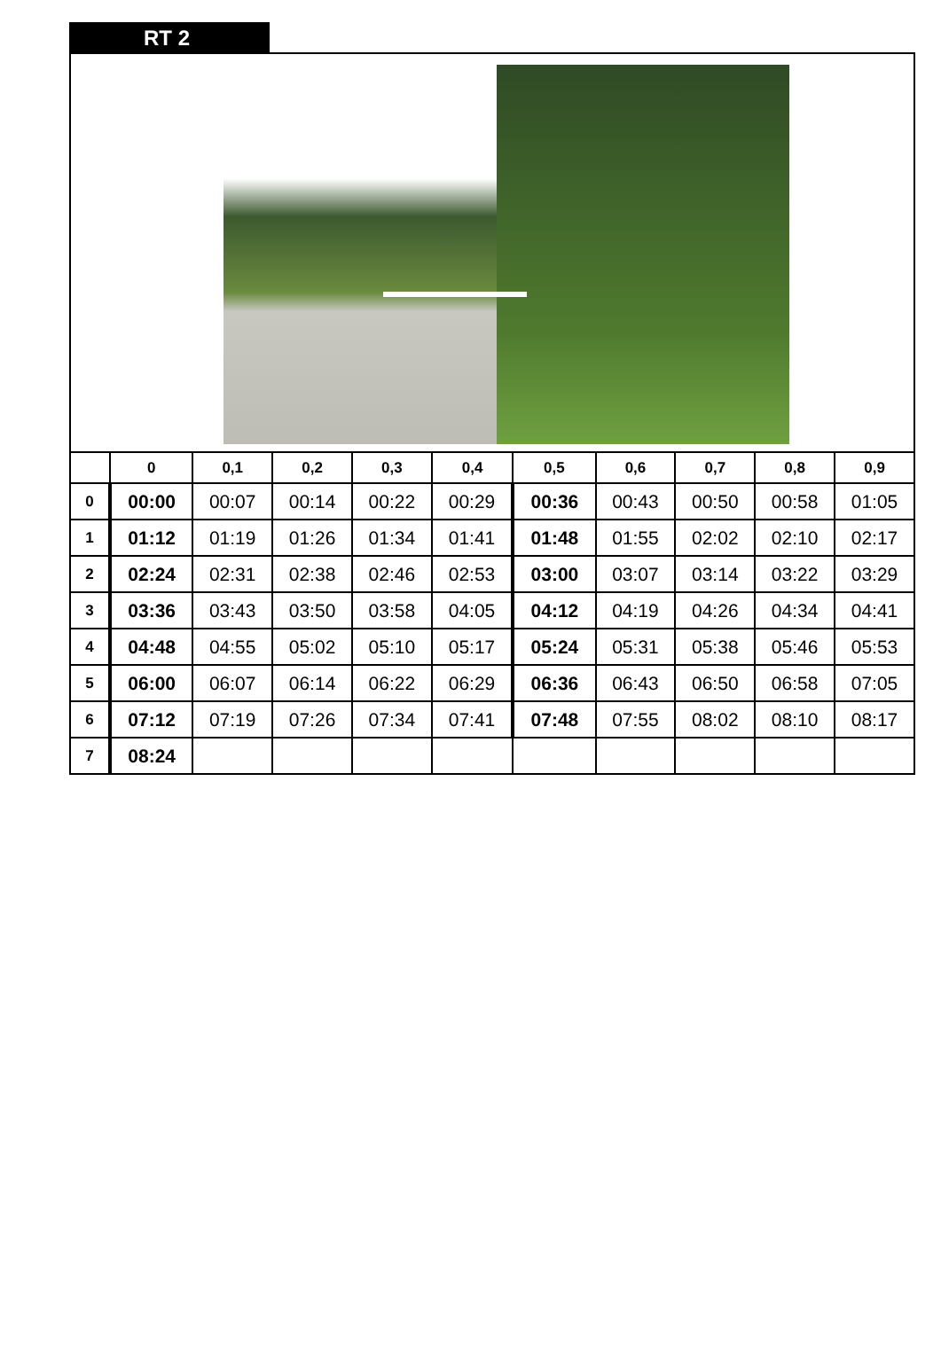RT 2
| | 0 | 0,1 | 0,2 | 0,3 | 0,4 | 0,5 | 0,6 | 0,7 | 0,8 | 0,9 |
| --- | --- | --- | --- | --- | --- | --- | --- | --- | --- | --- |
| 0 | 00:00 | 00:07 | 00:14 | 00:22 | 00:29 | 00:36 | 00:43 | 00:50 | 00:58 | 01:05 |
| 1 | 01:12 | 01:19 | 01:26 | 01:34 | 01:41 | 01:48 | 01:55 | 02:02 | 02:10 | 02:17 |
| 2 | 02:24 | 02:31 | 02:38 | 02:46 | 02:53 | 03:00 | 03:07 | 03:14 | 03:22 | 03:29 |
| 3 | 03:36 | 03:43 | 03:50 | 03:58 | 04:05 | 04:12 | 04:19 | 04:26 | 04:34 | 04:41 |
| 4 | 04:48 | 04:55 | 05:02 | 05:10 | 05:17 | 05:24 | 05:31 | 05:38 | 05:46 | 05:53 |
| 5 | 06:00 | 06:07 | 06:14 | 06:22 | 06:29 | 06:36 | 06:43 | 06:50 | 06:58 | 07:05 |
| 6 | 07:12 | 07:19 | 07:26 | 07:34 | 07:41 | 07:48 | 07:55 | 08:02 | 08:10 | 08:17 |
| 7 | 08:24 | | | | | | | | | |